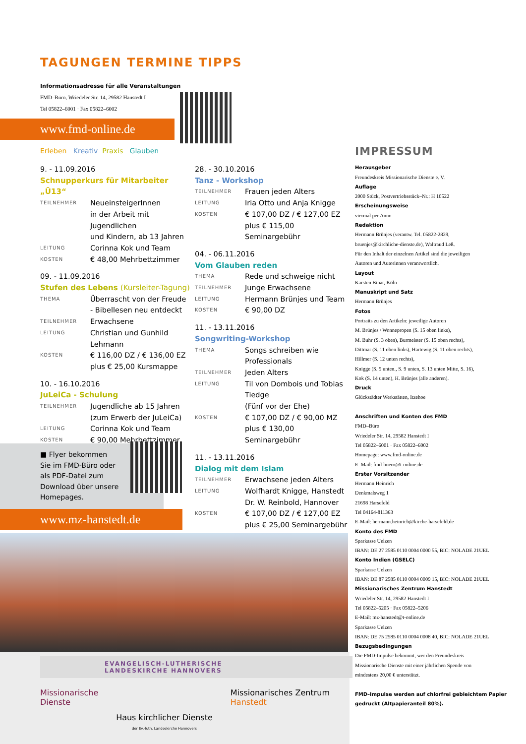TAGUNGEN TERMINE TIPPS
Informationsadresse für alle Veranstaltungen
FMD–Büro, Wriedeler Str. 14, 29582 Hanstedt I
Tel 05822–6001 · Fax 05822–6002
www.fmd-online.de
Erleben Kreativ Praxis Glauben
9. - 11.09.2016
Schnupperkurs für Mitarbeiter „Ü13“
TEILNEHMER NeueinsteigerInnen
in der Arbeit mit Jugendlichen
und Kindern, ab 13 Jahren
LEITUNG Corinna Kok und Team
KOSTEN € 48,00 Mehrbettzimmer
09. - 11.09.2016
Stufen des Lebens (Kursleiter-Tagung)
THEMA Überrascht von der Freude
- Bibellesen neu entdeckt
TEILNEHMER Erwachsene
LEITUNG Christian und Gunhild Lehmann
KOSTEN € 116,00 DZ / € 136,00 EZ
plus € 25,00 Kursmappe
10. - 16.10.2016
JuLeiCa - Schulung
TEILNEHMER Jugendliche ab 15 Jahren
(zum Erwerb der JuLeiCa)
LEITUNG Corinna Kok und Team
KOSTEN € 90,00 Mehrbettzimmer
28. - 30.10.2016
Tanz - Workshop
TEILNEHMER Frauen jeden Alters
LEITUNG Iria Otto und Anja Knigge
KOSTEN € 107,00 DZ / € 127,00 EZ
plus € 115,00 Seminargebühr
04. - 06.11.2016
Vom Glauben reden
THEMA Rede und schweige nicht
TEILNEHMER Junge Erwachsene
LEITUNG Hermann Brünjes und Team
KOSTEN € 90,00 DZ
11. - 13.11.2016
Songwriting-Workshop
THEMA Songs schreiben wie Professionals
TEILNEHMER Jeden Alters
LEITUNG Til von Dombois und Tobias Tiedge
(Fünf vor der Ehe)
KOSTEN € 107,00 DZ / € 90,00 MZ
plus € 130,00 Seminargebühr
11. - 13.11.2016
Dialog mit dem Islam
TEILNEHMER Erwachsene jeden Alters
LEITUNG Wolfhardt Knigge, Hanstedt
Dr. W. Reinbold, Hannover
KOSTEN € 107,00 DZ / € 127,00 EZ
plus € 25,00 Seminargebühr
■ Flyer bekommen
Sie im FMD-Büro oder
als PDF-Datei zum
Download über unsere
Homepages.
www.mz-hanstedt.de
EVANGELISCH-LUTHERISCHE
LANDESKIRCHE HANNOVERS
Missionarische
Dienste
Haus kirchlicher Dienste
der Ev.-luth. Landeskirche Hannovers
Missionarisches Zentrum
Hanstedt
IMPRESSUM
Herausgeber
Freundeskreis Missionarische Dienste e. V.
Auflage
2000 Stück, Postvertriebsstück–Nr.: H 10522
Erscheinungsweise
viermal per Anno
Redaktion
Hermann Brünjes (verantw. Tel. 05822-2829,
bruenjes@kirchliche-dienste.de), Waltraud Leß.
Für den Inhalt der einzelnen Artikel sind die jeweiligen
Autoren und Autorinnen verantwortlich.
Layout
Karsten Binar, Köln
Manuskript und Satz
Hermann Brünjes
Fotos
Portraits zu den Artikeln: jeweilige Autoren
M. Brünjes / Wonnepropen (S. 15 oben links),
M. Buhr (S. 3 oben), Burmeister (S. 15 oben rechts),
Dittmar (S. 11 oben links), Hartewig (S. 11 oben rechts),
Hillmer (S. 12 unten rechts),
Knigge (S. 5 unten., S. 9 unten, S. 13 unten Mitte, S. 16),
Kok (S. 14 unten), H. Brünjes (alle anderen).
Druck
Glückstädter Werkstätten, Itzehoe
Anschriften und Konten des FMD
FMD–Büro
Wriedeler Str. 14, 29582 Hanstedt I
Tel 05822–6001 · Fax 05822–6002
Homepage: www.fmd-online.de
E–Mail: fmd-buero@t-online.de
Erster Vorsitzender
Hermann Heinrich
Denkmalsweg 1
21698 Harsefeld
Tel 04164-811363
E-Mail: hermann.heinrich@kirche-harsefeld.de
Konto des FMD
Sparkasse Uelzen
IBAN: DE 27 2585 0110 0004 0000 55, BIC: NOLADE 21UEL
Konto Indien (GSELC)
Sparkasse Uelzen
IBAN: DE 87 2585 0110 0004 0009 15, BIC: NOLADE 21UEL
Missionarisches Zentrum Hanstedt
Wriedeler Str. 14, 29582 Hanstedt I
Tel 05822–5205 · Fax 05822–5206
E-Mail: mz-hanstedt@t-online.de
Sparkasse Uelzen
IBAN: DE 75 2585 0110 0004 0008 40, BIC: NOLADE 21UEL
Bezugsbedingungen
Die FMD-Impulse bekommt, wer den Freundeskreis
Missionarische Dienste mit einer jährlichen Spende von
mindestens 20,00 € unterstützt.
FMD–Impulse werden auf chlorfrei gebleichtem Papier
gedruckt (Altpapieranteil 80%).